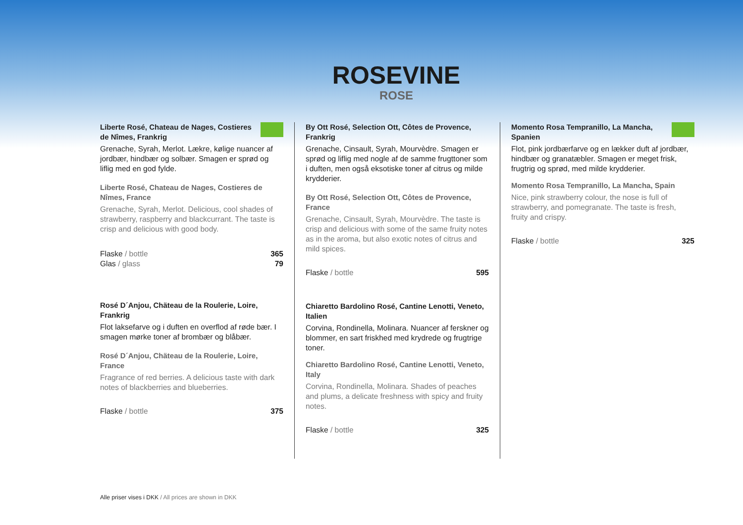ROSEVINE
ROSE
Liberte Rosé, Chateau de Nages, Costieres de Nîmes, Frankrig
Grenache, Syrah, Merlot. Lækre, kølige nuancer af jordbær, hindbær og solbær. Smagen er sprød og liflig med en god fylde.
Liberte Rosé, Chateau de Nages, Costieres de Nîmes, France
Grenache, Syrah, Merlot. Delicious, cool shades of strawberry, raspberry and blackcurrant. The taste is crisp and delicious with good body.
Flaske / bottle 365
Glas / glass 79
Rosé D´Anjou, Chäteau de la Roulerie, Loire, Frankrig
Flot laksefarve og i duften en overflod af røde bær. I smagen mørke toner af brombær og blåbær.
Rosé D´Anjou, Chäteau de la Roulerie, Loire, France
Fragrance of red berries. A delicious taste with dark notes of blackberries and blueberries.
Flaske / bottle 375
By Ott Rosé, Selection Ott, Côtes de Provence, Frankrig
Grenache, Cinsault, Syrah, Mourvèdre. Smagen er sprød og liflig med nogle af de samme frugttoner som i duften, men også eksotiske toner af citrus og milde krydderier.
By Ott Rosé, Selection Ott, Côtes de Provence, France
Grenache, Cinsault, Syrah, Mourvèdre. The taste is crisp and delicious with some of the same fruity notes as in the aroma, but also exotic notes of citrus and mild spices.
Flaske / bottle 595
Chiaretto Bardolino Rosé, Cantine Lenotti, Veneto, Italien
Corvina, Rondinella, Molinara. Nuancer af ferskner og blommer, en sart friskhed med krydrede og frugtrige toner.
Chiaretto Bardolino Rosé, Cantine Lenotti, Veneto, Italy
Corvina, Rondinella, Molinara. Shades of peaches and plums, a delicate freshness with spicy and fruity notes.
Flaske / bottle 325
Momento Rosa Tempranillo, La Mancha, Spanien
Flot, pink jordbærfarve og en lækker duft af jordbær, hindbær og granatæbler. Smagen er meget frisk, frugtrig og sprød, med milde krydderier.
Momento Rosa Tempranillo, La Mancha, Spain
Nice, pink strawberry colour, the nose is full of strawberry, and pomegranate. The taste is fresh, fruity and crispy.
Flaske / bottle 325
Alle priser vises i DKK / All prices are shown in DKK